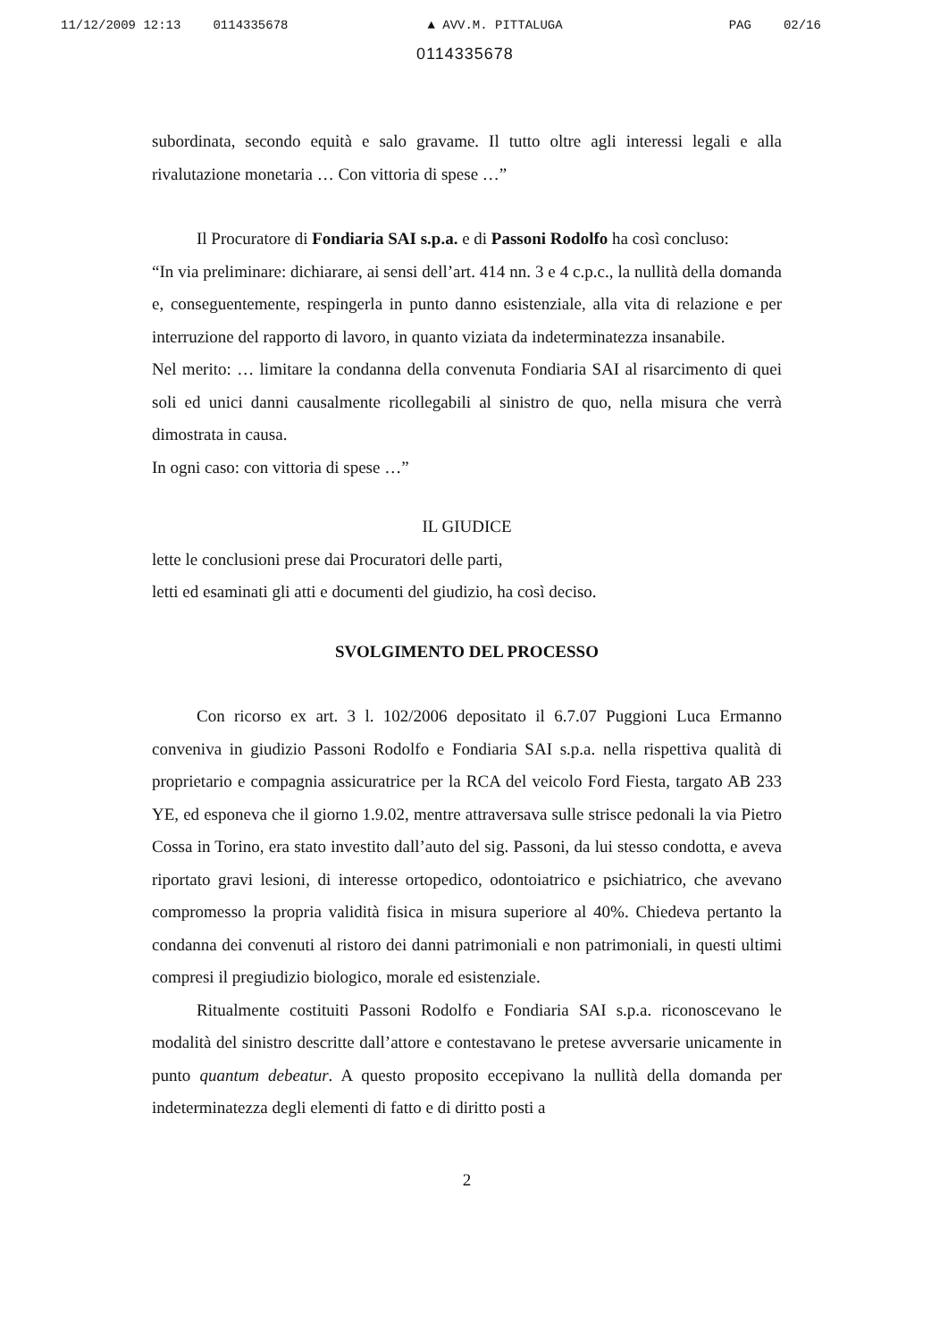11/12/2009 12:13 0114335678 ▲ AVV.M. PITTALUGA PAG 02/16
0114335678
subordinata, secondo equità e salo gravame. Il tutto oltre agli interessi legali e alla rivalutazione monetaria … Con vittoria di spese …”
Il Procuratore di Fondiaria SAI s.p.a. e di Passoni Rodolfo ha così concluso:
“In via preliminare: dichiarare, ai sensi dell’art. 414 nn. 3 e 4 c.p.c., la nullità della domanda e, conseguentemente, respingerla in punto danno esistenziale, alla vita di relazione e per interruzione del rapporto di lavoro, in quanto viziata da indeterminatezza insanabile.
Nel merito: … limitare la condanna della convenuta Fondiaria SAI al risarcimento di quei soli ed unici danni causalmente ricollegabili al sinistro de quo, nella misura che verrà dimostrata in causa.
In ogni caso: con vittoria di spese …”
IL GIUDICE
lette le conclusioni prese dai Procuratori delle parti,
letti ed esaminati gli atti e documenti del giudizio, ha così deciso.
SVOLGIMENTO DEL PROCESSO
Con ricorso ex art. 3 l. 102/2006 depositato il 6.7.07 Puggioni Luca Ermanno conveniva in giudizio Passoni Rodolfo e Fondiaria SAI s.p.a. nella rispettiva qualità di proprietario e compagnia assicuratrice per la RCA del veicolo Ford Fiesta, targato AB 233 YE, ed esponeva che il giorno 1.9.02, mentre attraversava sulle strisce pedonali la via Pietro Cossa in Torino, era stato investito dall’auto del sig. Passoni, da lui stesso condotta, e aveva riportato gravi lesioni, di interesse ortopedico, odontoiatrico e psichiatrico, che avevano compromesso la propria validità fisica in misura superiore al 40%. Chiedeva pertanto la condanna dei convenuti al ristoro dei danni patrimoniali e non patrimoniali, in questi ultimi compresi il pregiudizio biologico, morale ed esistenziale.
Ritualmente costituiti Passoni Rodolfo e Fondiaria SAI s.p.a. riconoscevano le modalità del sinistro descritte dall’attore e contestavano le pretese avversarie unicamente in punto quantum debeatur. A questo proposito eccepivano la nullità della domanda per indeterminatezza degli elementi di fatto e di diritto posti a
2